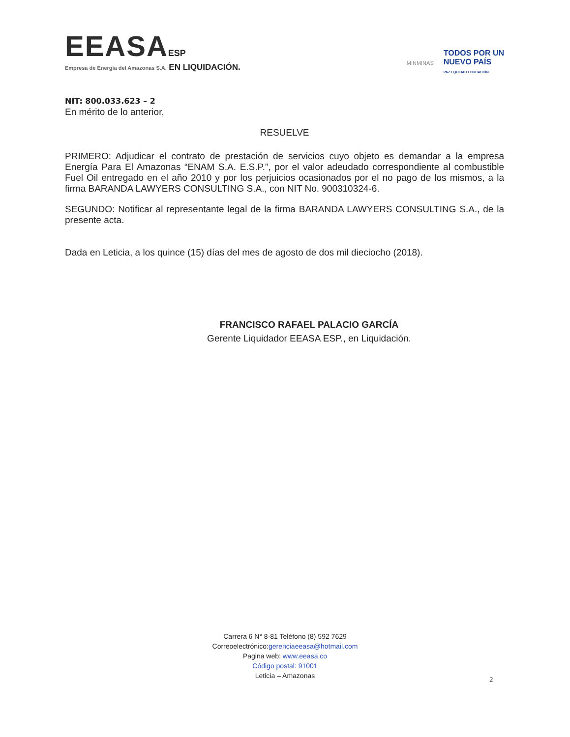EEASA ESP
Empresa de Energía del Amazonas S.A. EN LIQUIDACIÓN.
MINMINAS
TODOS POR UN
NUEVO PAÍS
PAZ EQUIDAD EDUCACIÓN
NIT: 800.033.623 – 2
En mérito de lo anterior,
RESUELVE
PRIMERO: Adjudicar el contrato de prestación de servicios cuyo objeto es demandar a la empresa Energía Para El Amazonas “ENAM S.A. E.S.P.”, por el valor adeudado correspondiente al combustible Fuel Oil entregado en el año 2010 y por los perjuicios ocasionados por el no pago de los mismos, a la firma BARANDA LAWYERS CONSULTING S.A., con NIT No. 900310324-6.
SEGUNDO: Notificar al representante legal de la firma BARANDA LAWYERS CONSULTING S.A., de la presente acta.
Dada en Leticia, a los quince (15) días del mes de agosto de dos mil dieciocho (2018).
FRANCISCO RAFAEL PALACIO GARCÍA
Gerente Liquidador EEASA ESP., en Liquidación.
Carrera 6 N° 8-81 Teléfono (8) 592 7629
Correoelectrónico:gerenciaeeasa@hotmail.com
Pagina web: www.eeasa.co
Código postal: 91001
Leticia – Amazonas
2